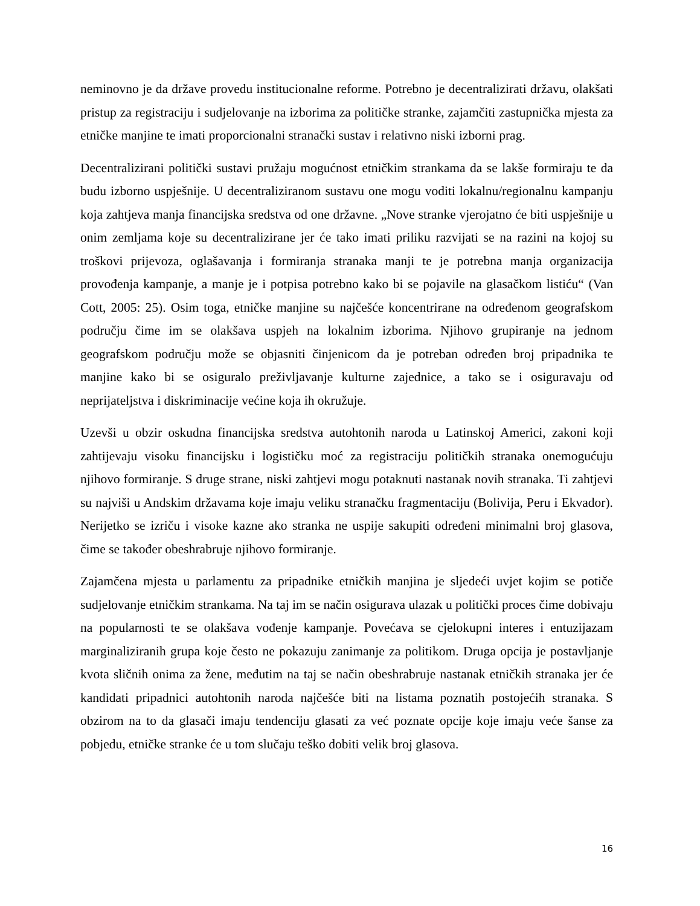neminovno je da države provedu institucionalne reforme. Potrebno je decentralizirati državu, olakšati pristup za registraciju i sudjelovanje na izborima za političke stranke, zajamčiti zastupnička mjesta za etničke manjine te imati proporcionalni stranački sustav i relativno niski izborni prag.
Decentralizirani politički sustavi pružaju mogućnost etničkim strankama da se lakše formiraju te da budu izborno uspješnije. U decentraliziranom sustavu one mogu voditi lokalnu/regionalnu kampanju koja zahtjeva manja financijska sredstva od one državne. „Nove stranke vjerojatno će biti uspješnije u onim zemljama koje su decentralizirane jer će tako imati priliku razvijati se na razini na kojoj su troškovi prijevoza, oglašavanja i formiranja stranaka manji te je potrebna manja organizacija provođenja kampanje, a manje je i potpisa potrebno kako bi se pojavile na glasačkom listiću“ (Van Cott, 2005: 25). Osim toga, etničke manjine su najčešće koncentrirane na određenom geografskom području čime im se olakšava uspjeh na lokalnim izborima. Njihovo grupiranje na jednom geografskom području može se objasniti činjenicom da je potreban određen broj pripadnika te manjine kako bi se osiguralo preživljavanje kulturne zajednice, a tako se i osiguravaju od neprijateljstva i diskriminacije većine koja ih okružuje.
Uzevši u obzir oskudna financijska sredstva autohtonih naroda u Latinskoj Americi, zakoni koji zahtijevaju visoku financijsku i logističku moć za registraciju političkih stranaka onemogućuju njihovo formiranje. S druge strane, niski zahtjevi mogu potaknuti nastanak novih stranaka. Ti zahtjevi su najviši u Andskim državama koje imaju veliku stranačku fragmentaciju (Bolivija, Peru i Ekvador). Nerijetko se izriču i visoke kazne ako stranka ne uspije sakupiti određeni minimalni broj glasova, čime se također obeshrabruje njihovo formiranje.
Zajamčena mjesta u parlamentu za pripadnike etničkih manjina je sljedeći uvjet kojim se potiče sudjelovanje etničkim strankama. Na taj im se način osigurava ulazak u politički proces čime dobivaju na popularnosti te se olakšava vođenje kampanje. Povećava se cjelokupni interes i entuzijazam marginaliziranih grupa koje često ne pokazuju zanimanje za politikom. Druga opcija je postavljanje kvota sličnih onima za žene, međutim na taj se način obeshrabruje nastanak etničkih stranaka jer će kandidati pripadnici autohtonih naroda najčešće biti na listama poznatih postojećih stranaka. S obzirom na to da glasači imaju tendenciju glasati za već poznate opcije koje imaju veće šanse za pobjedu, etničke stranke će u tom slučaju teško dobiti velik broj glasova.
16